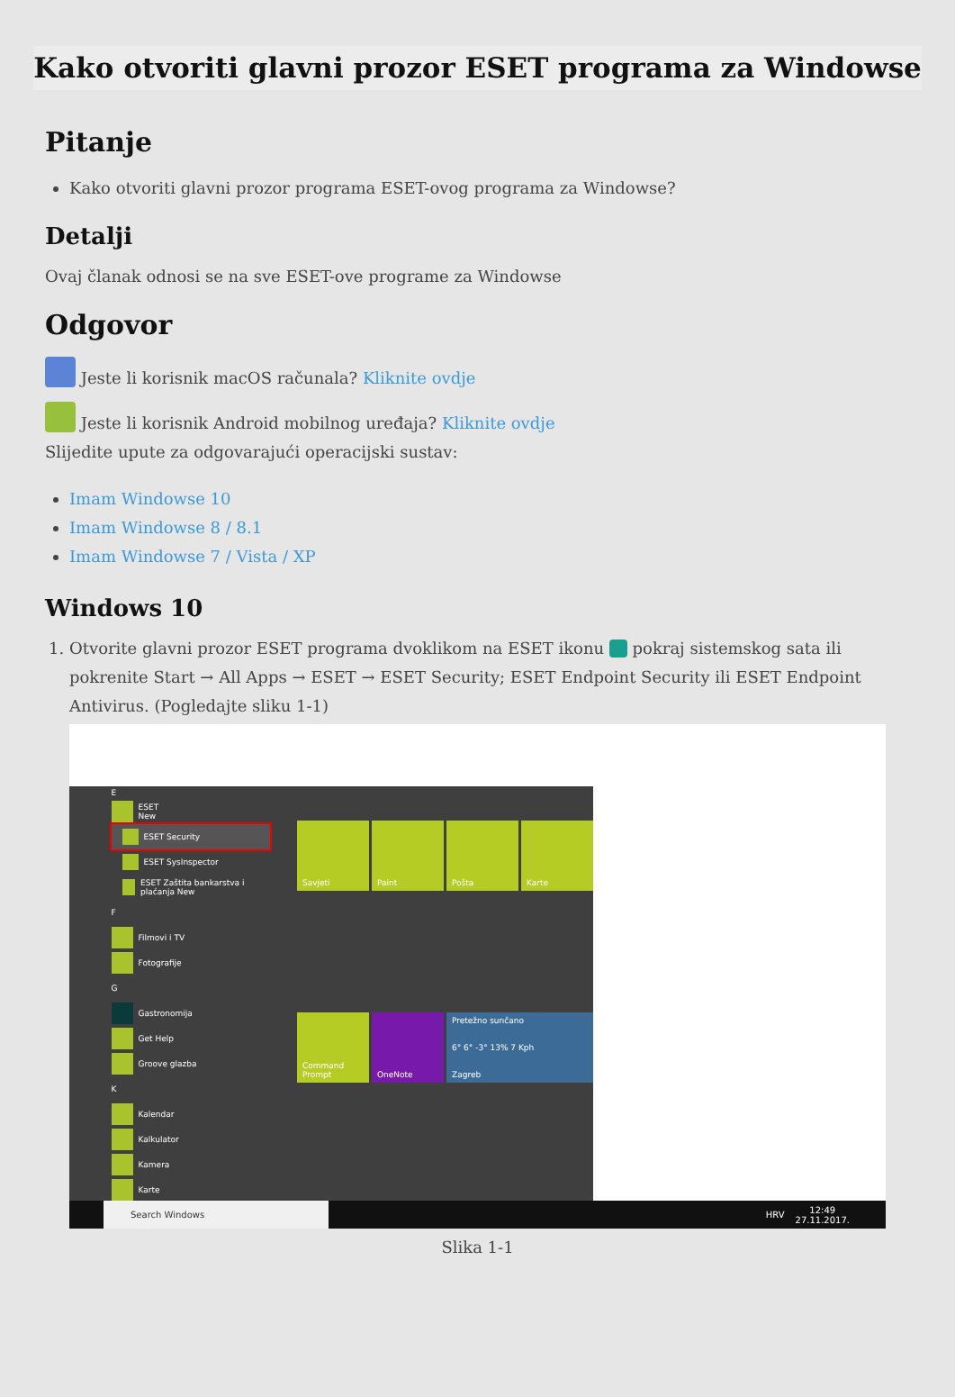Kako otvoriti glavni prozor ESET programa za Windowse
Pitanje
Kako otvoriti glavni prozor programa ESET-ovog programa za Windowse?
Detalji
Ovaj članak odnosi se na sve ESET-ove programe za Windowse
Odgovor
Jeste li korisnik macOS računala? Kliknite ovdje
Jeste li korisnik Android mobilnog uređaja? Kliknite ovdje
Slijedite upute za odgovarajući operacijski sustav:
Imam Windowse 10
Imam Windowse 8 / 8.1
Imam Windowse 7 / Vista / XP
Windows 10
1. Otvorite glavni prozor ESET programa dvoklikom na ESET ikonu pokraj sistemskog sata ili pokrenite Start → All Apps → ESET → ESET Security; ESET Endpoint Security ili ESET Endpoint Antivirus. (Pogledajte sliku 1-1)
E
ESET
New
ESET Security
ESET SysInspector
ESET Zaštita bankarstva i plaćanja New
F
Filmovi i TV
Fotografije
G
Gastronomija
Get Help
Groove glazba
K
Kalendar
Kalkulator
Kamera
Karte
Savjeti
Paint
Pošta
Karte
Command Prompt
OneNote
Pretežno sunčano
6° 6° -3° 13% 7 Kph
Zagreb
Search Windows HRV 12:49
27.11.2017.
Slika 1-1